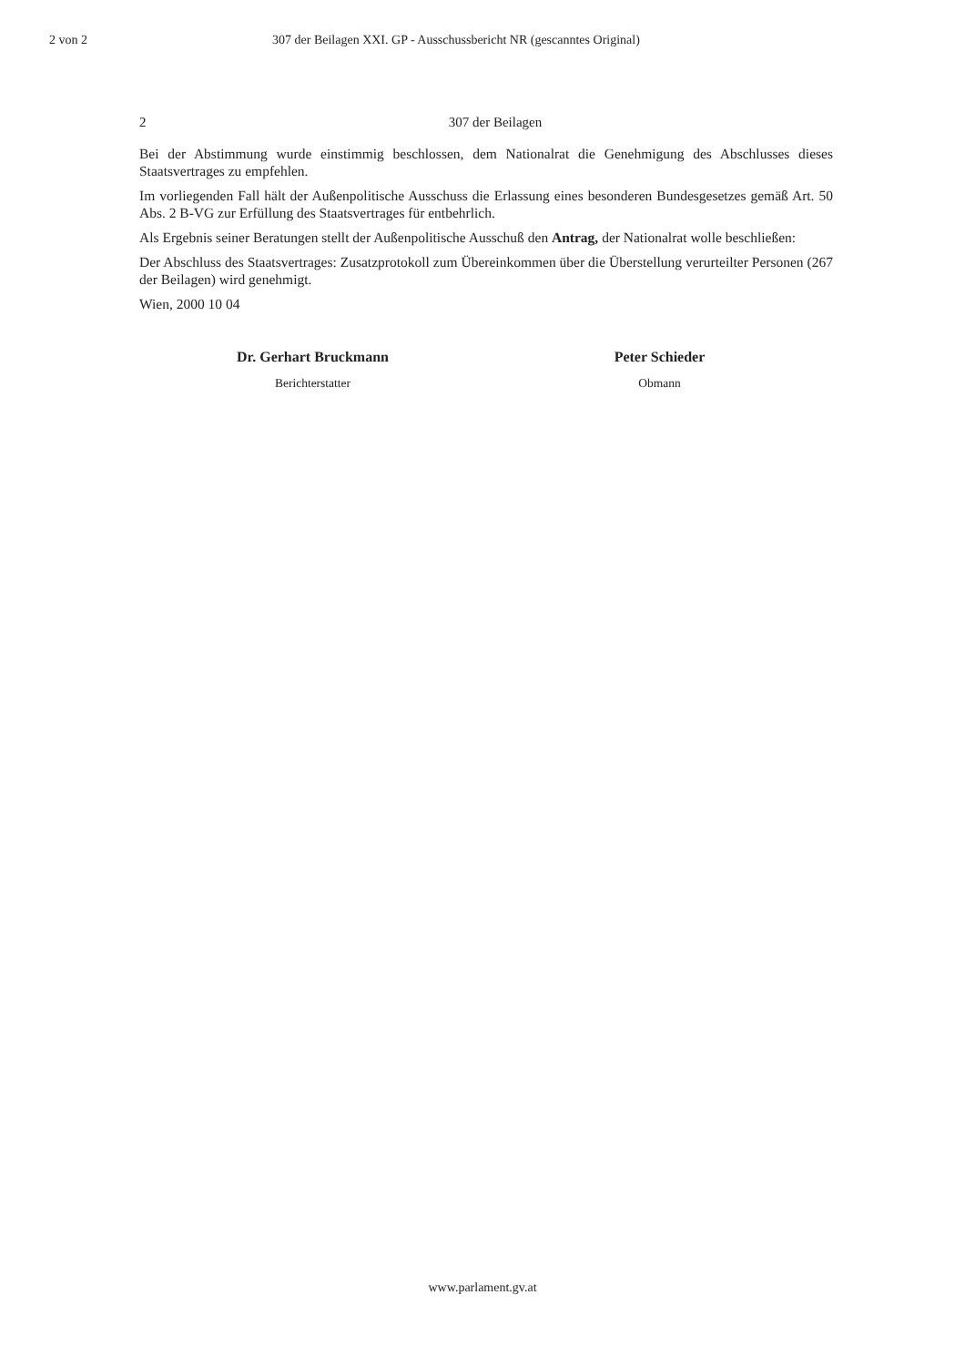2 von 2 307 der Beilagen XXI. GP - Ausschussbericht NR (gescanntes Original)
2 307 der Beilagen
Bei der Abstimmung wurde einstimmig beschlossen, dem Nationalrat die Genehmigung des Abschlusses dieses Staatsvertrages zu empfehlen.
Im vorliegenden Fall hält der Außenpolitische Ausschuss die Erlassung eines besonderen Bundesgesetzes gemäß Art. 50 Abs. 2 B-VG zur Erfüllung des Staatsvertrages für entbehrlich.
Als Ergebnis seiner Beratungen stellt der Außenpolitische Ausschuß den Antrag, der Nationalrat wolle beschließen:
Der Abschluss des Staatsvertrages: Zusatzprotokoll zum Übereinkommen über die Überstellung verurteilter Personen (267 der Beilagen) wird genehmigt.
Wien, 2000 10 04
Dr. Gerhart Bruckmann
Berichterstatter
Peter Schieder
Obmann
www.parlament.gv.at